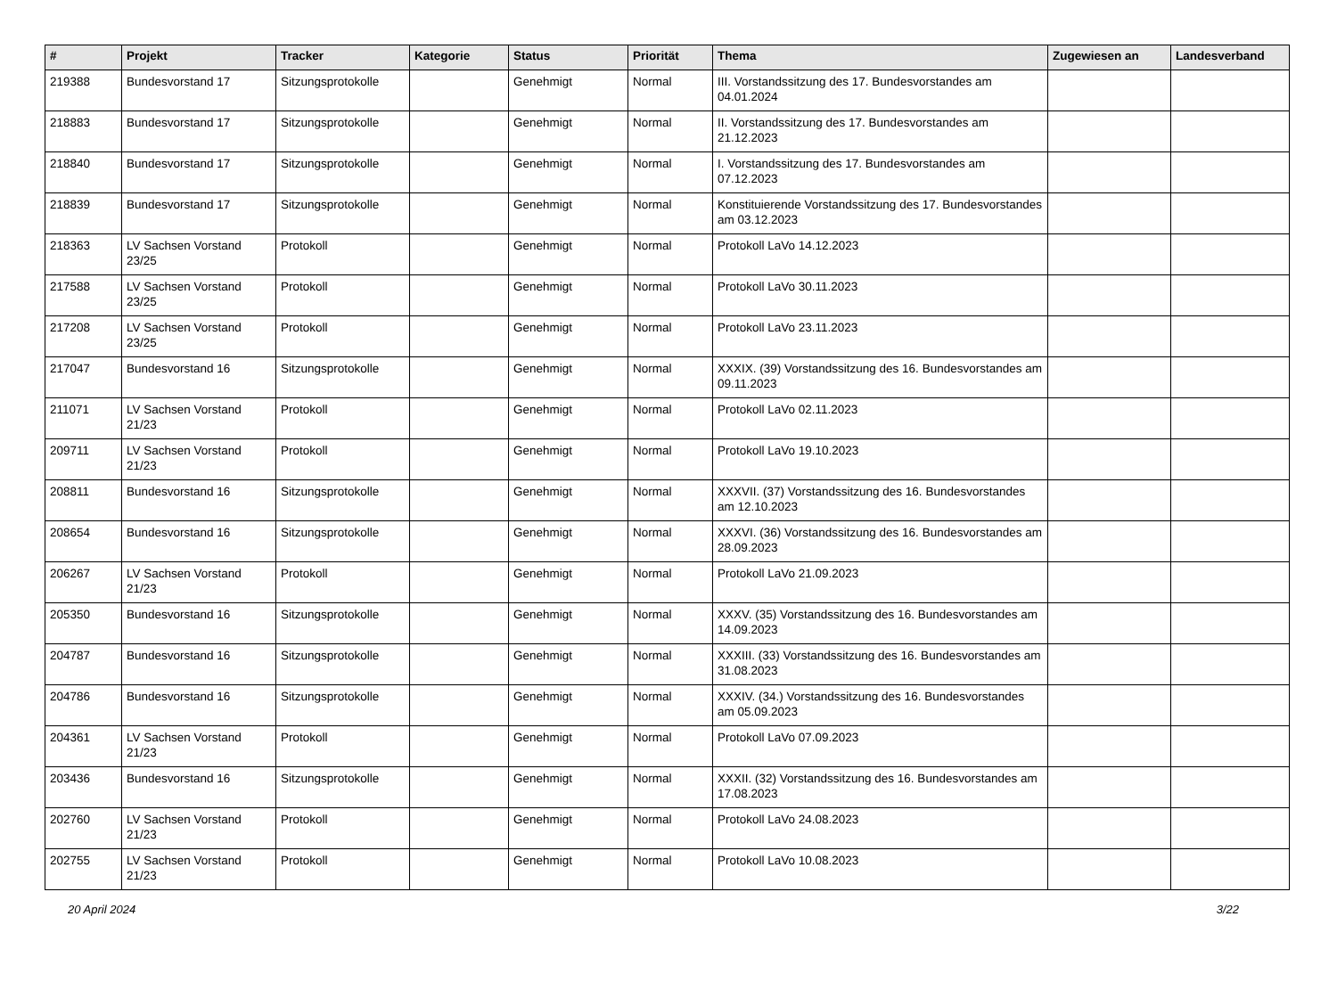| # | Projekt | Tracker | Kategorie | Status | Priorität | Thema | Zugewiesen an | Landesverband |
| --- | --- | --- | --- | --- | --- | --- | --- | --- |
| 219388 | Bundesvorstand 17 | Sitzungsprotokolle | | Genehmigt | Normal | III. Vorstandssitzung des 17. Bundesvorstandes am 04.01.2024 | | |
| 218883 | Bundesvorstand 17 | Sitzungsprotokolle | | Genehmigt | Normal | II. Vorstandssitzung des 17. Bundesvorstandes am 21.12.2023 | | |
| 218840 | Bundesvorstand 17 | Sitzungsprotokolle | | Genehmigt | Normal | I. Vorstandssitzung des 17. Bundesvorstandes am 07.12.2023 | | |
| 218839 | Bundesvorstand 17 | Sitzungsprotokolle | | Genehmigt | Normal | Konstituierende Vorstandssitzung des 17. Bundesvorstandes am 03.12.2023 | | |
| 218363 | LV Sachsen Vorstand 23/25 | Protokoll | | Genehmigt | Normal | Protokoll LaVo 14.12.2023 | | |
| 217588 | LV Sachsen Vorstand 23/25 | Protokoll | | Genehmigt | Normal | Protokoll LaVo 30.11.2023 | | |
| 217208 | LV Sachsen Vorstand 23/25 | Protokoll | | Genehmigt | Normal | Protokoll LaVo 23.11.2023 | | |
| 217047 | Bundesvorstand 16 | Sitzungsprotokolle | | Genehmigt | Normal | XXXIX. (39) Vorstandssitzung des 16. Bundesvorstandes am 09.11.2023 | | |
| 211071 | LV Sachsen Vorstand 21/23 | Protokoll | | Genehmigt | Normal | Protokoll LaVo 02.11.2023 | | |
| 209711 | LV Sachsen Vorstand 21/23 | Protokoll | | Genehmigt | Normal | Protokoll LaVo 19.10.2023 | | |
| 208811 | Bundesvorstand 16 | Sitzungsprotokolle | | Genehmigt | Normal | XXXVII. (37) Vorstandssitzung des 16. Bundesvorstandes am 12.10.2023 | | |
| 208654 | Bundesvorstand 16 | Sitzungsprotokolle | | Genehmigt | Normal | XXXVI. (36) Vorstandssitzung des 16. Bundesvorstandes am 28.09.2023 | | |
| 206267 | LV Sachsen Vorstand 21/23 | Protokoll | | Genehmigt | Normal | Protokoll LaVo 21.09.2023 | | |
| 205350 | Bundesvorstand 16 | Sitzungsprotokolle | | Genehmigt | Normal | XXXV. (35) Vorstandssitzung des 16. Bundesvorstandes am 14.09.2023 | | |
| 204787 | Bundesvorstand 16 | Sitzungsprotokolle | | Genehmigt | Normal | XXXIII. (33) Vorstandssitzung des 16. Bundesvorstandes am 31.08.2023 | | |
| 204786 | Bundesvorstand 16 | Sitzungsprotokolle | | Genehmigt | Normal | XXXIV. (34.) Vorstandssitzung des 16. Bundesvorstandes am 05.09.2023 | | |
| 204361 | LV Sachsen Vorstand 21/23 | Protokoll | | Genehmigt | Normal | Protokoll LaVo 07.09.2023 | | |
| 203436 | Bundesvorstand 16 | Sitzungsprotokolle | | Genehmigt | Normal | XXXII. (32) Vorstandssitzung des 16. Bundesvorstandes am 17.08.2023 | | |
| 202760 | LV Sachsen Vorstand 21/23 | Protokoll | | Genehmigt | Normal | Protokoll LaVo 24.08.2023 | | |
| 202755 | LV Sachsen Vorstand 21/23 | Protokoll | | Genehmigt | Normal | Protokoll LaVo 10.08.2023 | | |
20 April 2024 3/22